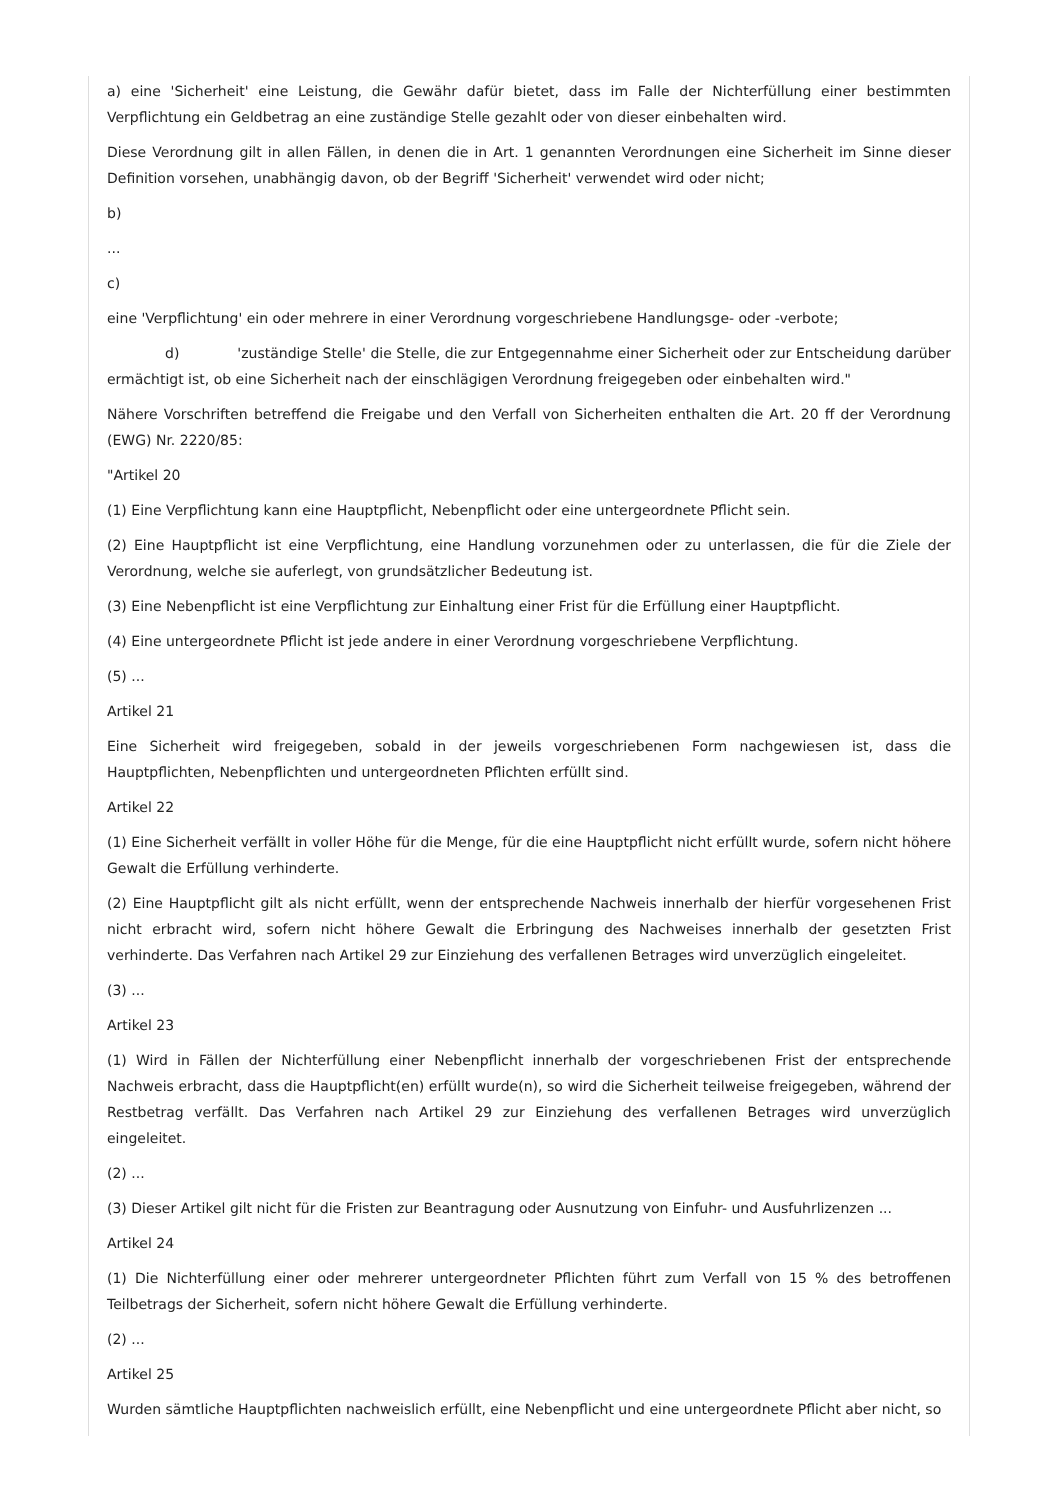a) eine 'Sicherheit' eine Leistung, die Gewähr dafür bietet, dass im Falle der Nichterfüllung einer bestimmten Verpflichtung ein Geldbetrag an eine zuständige Stelle gezahlt oder von dieser einbehalten wird.
Diese Verordnung gilt in allen Fällen, in denen die in Art. 1 genannten Verordnungen eine Sicherheit im Sinne dieser Definition vorsehen, unabhängig davon, ob der Begriff 'Sicherheit' verwendet wird oder nicht;
b)
...
c)
eine 'Verpflichtung' ein oder mehrere in einer Verordnung vorgeschriebene Handlungsge- oder -verbote;
d) 'zuständige Stelle' die Stelle, die zur Entgegennahme einer Sicherheit oder zur Entscheidung darüber ermächtigt ist, ob eine Sicherheit nach der einschlägigen Verordnung freigegeben oder einbehalten wird."
Nähere Vorschriften betreffend die Freigabe und den Verfall von Sicherheiten enthalten die Art. 20 ff der Verordnung (EWG) Nr. 2220/85:
"Artikel 20
(1) Eine Verpflichtung kann eine Hauptpflicht, Nebenpflicht oder eine untergeordnete Pflicht sein.
(2) Eine Hauptpflicht ist eine Verpflichtung, eine Handlung vorzunehmen oder zu unterlassen, die für die Ziele der Verordnung, welche sie auferlegt, von grundsätzlicher Bedeutung ist.
(3) Eine Nebenpflicht ist eine Verpflichtung zur Einhaltung einer Frist für die Erfüllung einer Hauptpflicht.
(4) Eine untergeordnete Pflicht ist jede andere in einer Verordnung vorgeschriebene Verpflichtung.
(5) ...
Artikel 21
Eine Sicherheit wird freigegeben, sobald in der jeweils vorgeschriebenen Form nachgewiesen ist, dass die Hauptpflichten, Nebenpflichten und untergeordneten Pflichten erfüllt sind.
Artikel 22
(1) Eine Sicherheit verfällt in voller Höhe für die Menge, für die eine Hauptpflicht nicht erfüllt wurde, sofern nicht höhere Gewalt die Erfüllung verhinderte.
(2) Eine Hauptpflicht gilt als nicht erfüllt, wenn der entsprechende Nachweis innerhalb der hierfür vorgesehenen Frist nicht erbracht wird, sofern nicht höhere Gewalt die Erbringung des Nachweises innerhalb der gesetzten Frist verhinderte. Das Verfahren nach Artikel 29 zur Einziehung des verfallenen Betrages wird unverzüglich eingeleitet.
(3) ...
Artikel 23
(1) Wird in Fällen der Nichterfüllung einer Nebenpflicht innerhalb der vorgeschriebenen Frist der entsprechende Nachweis erbracht, dass die Hauptpflicht(en) erfüllt wurde(n), so wird die Sicherheit teilweise freigegeben, während der Restbetrag verfällt. Das Verfahren nach Artikel 29 zur Einziehung des verfallenen Betrages wird unverzüglich eingeleitet.
(2) ...
(3) Dieser Artikel gilt nicht für die Fristen zur Beantragung oder Ausnutzung von Einfuhr- und Ausfuhrlizenzen ...
Artikel 24
(1) Die Nichterfüllung einer oder mehrerer untergeordneter Pflichten führt zum Verfall von 15 % des betroffenen Teilbetrags der Sicherheit, sofern nicht höhere Gewalt die Erfüllung verhinderte.
(2) ...
Artikel 25
Wurden sämtliche Hauptpflichten nachweislich erfüllt, eine Nebenpflicht und eine untergeordnete Pflicht aber nicht, so